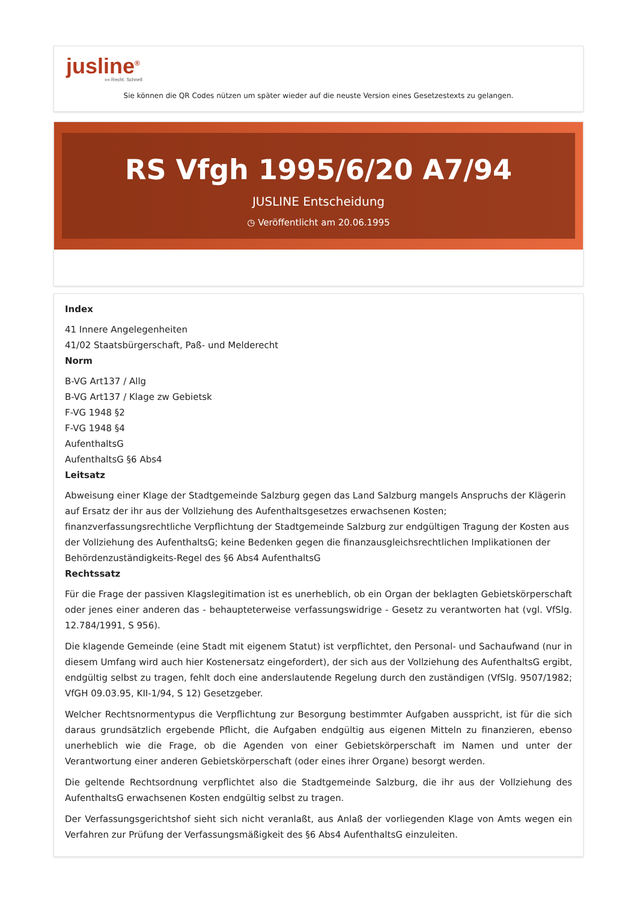jusline<sup>®</sup>
»» Recht. Schnell
Sie können die QR Codes nützen um später wieder auf die neuste Version eines Gesetzestexts zu gelangen.
RS Vfgh 1995/6/20 A7/94
JUSLINE Entscheidung
◷ Veröffentlicht am 20.06.1995
Index
41 Innere Angelegenheiten
41/02 Staatsbürgerschaft, Paß- und Melderecht
Norm
B-VG Art137 / Allg
B-VG Art137 / Klage zw Gebietsk
F-VG 1948 §2
F-VG 1948 §4
AufenthaltsG
AufenthaltsG §6 Abs4
Leitsatz
Abweisung einer Klage der Stadtgemeinde Salzburg gegen das Land Salzburg mangels Anspruchs der Klägerin auf Ersatz der ihr aus der Vollziehung des Aufenthaltsgesetzes erwachsenen Kosten; finanzverfassungsrechtliche Verpflichtung der Stadtgemeinde Salzburg zur endgültigen Tragung der Kosten aus der Vollziehung des AufenthaltsG; keine Bedenken gegen die finanzausgleichsrechtlichen Implikationen der Behördenzuständigkeits-Regel des §6 Abs4 AufenthaltsG
Rechtssatz
Für die Frage der passiven Klagslegitimation ist es unerheblich, ob ein Organ der beklagten Gebietskörperschaft oder jenes einer anderen das - behaupteterweise verfassungswidrige - Gesetz zu verantworten hat (vgl. VfSlg. 12.784/1991, S 956).
Die klagende Gemeinde (eine Stadt mit eigenem Statut) ist verpflichtet, den Personal- und Sachaufwand (nur in diesem Umfang wird auch hier Kostenersatz eingefordert), der sich aus der Vollziehung des AufenthaltsG ergibt, endgültig selbst zu tragen, fehlt doch eine anderslautende Regelung durch den zuständigen (VfSlg. 9507/1982; VfGH 09.03.95, KII-1/94, S 12) Gesetzgeber.
Welcher Rechtsnormentypus die Verpflichtung zur Besorgung bestimmter Aufgaben ausspricht, ist für die sich daraus grundsätzlich ergebende Pflicht, die Aufgaben endgültig aus eigenen Mitteln zu finanzieren, ebenso unerheblich wie die Frage, ob die Agenden von einer Gebietskörperschaft im Namen und unter der Verantwortung einer anderen Gebietskörperschaft (oder eines ihrer Organe) besorgt werden.
Die geltende Rechtsordnung verpflichtet also die Stadtgemeinde Salzburg, die ihr aus der Vollziehung des AufenthaltsG erwachsenen Kosten endgültig selbst zu tragen.
Der Verfassungsgerichtshof sieht sich nicht veranlaßt, aus Anlaß der vorliegenden Klage von Amts wegen ein Verfahren zur Prüfung der Verfassungsmäßigkeit des §6 Abs4 AufenthaltsG einzuleiten.